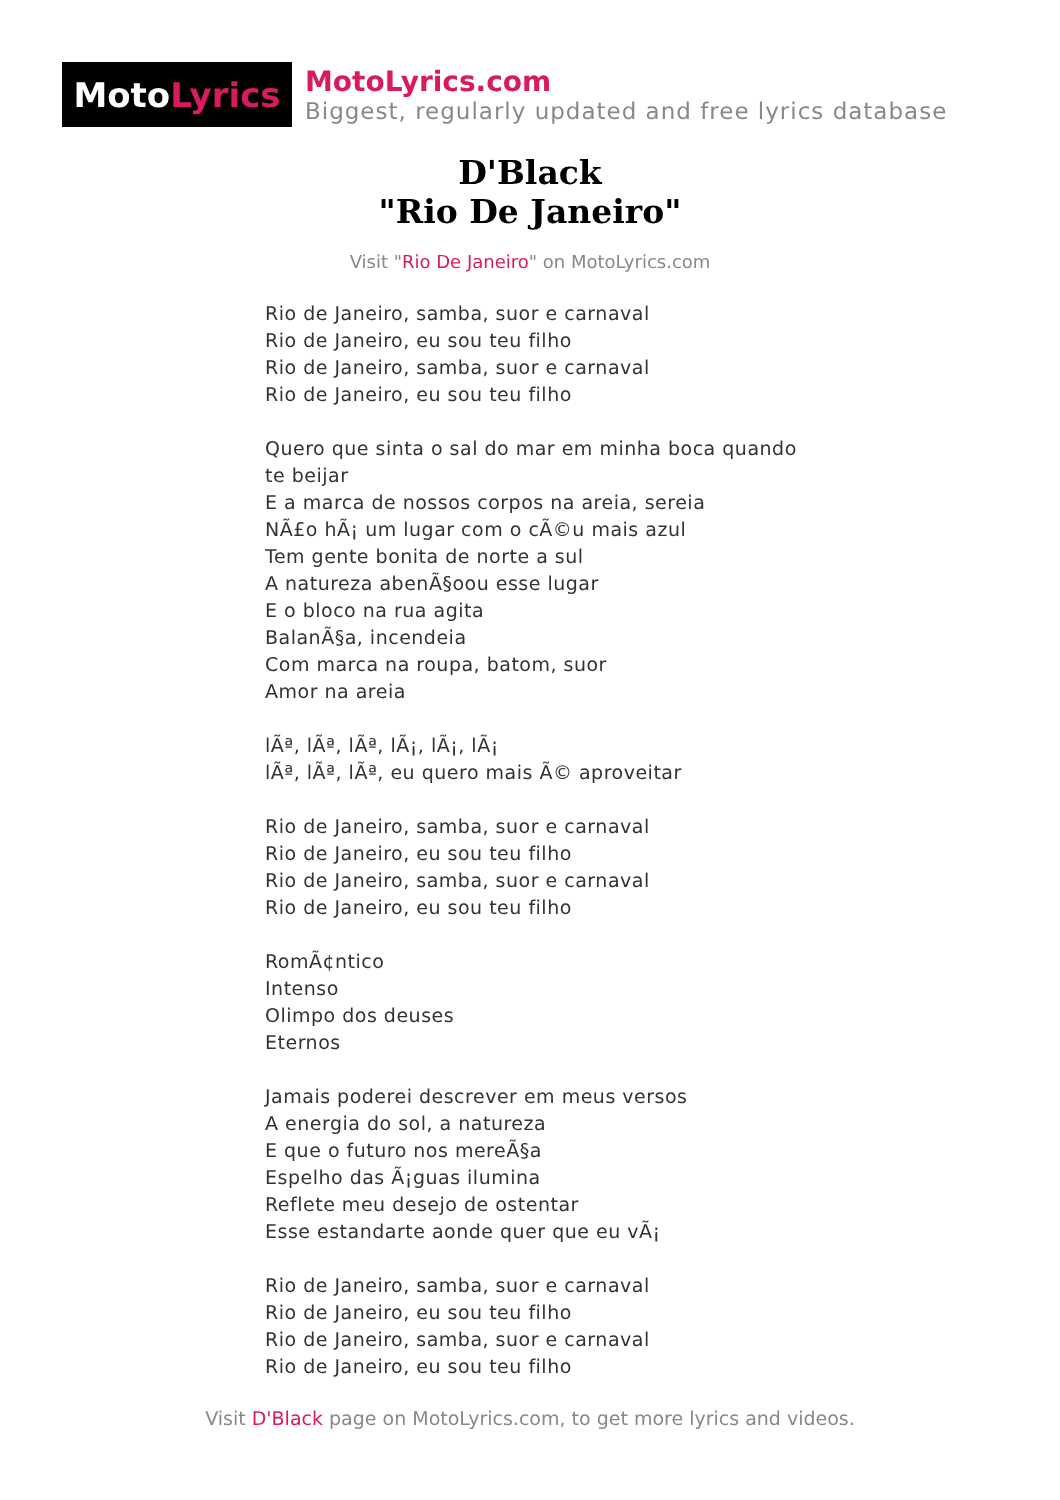Moto Lyrics
MotoLyrics.com
Biggest, regularly updated and free lyrics database
D'Black
"Rio De Janeiro"
Visit "Rio De Janeiro" on MotoLyrics.com
Rio de Janeiro, samba, suor e carnaval
Rio de Janeiro, eu sou teu filho
Rio de Janeiro, samba, suor e carnaval
Rio de Janeiro, eu sou teu filho
Quero que sinta o sal do mar em minha boca quando te beijar
E a marca de nossos corpos na areia, sereia
NÃ£o hÃ¡ um lugar com o cÃ©u mais azul
Tem gente bonita de norte a sul
A natureza abenÃ§oou esse lugar
E o bloco na rua agita
BalanÃ§a, incendeia
Com marca na roupa, batom, suor
Amor na areia
lÃª, lÃª, lÃª, lÃ¡, lÃ¡, lÃ¡
lÃª, lÃª, lÃª, eu quero mais Ã© aproveitar
Rio de Janeiro, samba, suor e carnaval
Rio de Janeiro, eu sou teu filho
Rio de Janeiro, samba, suor e carnaval
Rio de Janeiro, eu sou teu filho
RomÃ¢ntico
Intenso
Olimpo dos deuses
Eternos
Jamais poderei descrever em meus versos
A energia do sol, a natureza
E que o futuro nos mereÃ§a
Espelho das Ã¡guas ilumina
Reflete meu desejo de ostentar
Esse estandarte aonde quer que eu vÃ¡
Rio de Janeiro, samba, suor e carnaval
Rio de Janeiro, eu sou teu filho
Rio de Janeiro, samba, suor e carnaval
Rio de Janeiro, eu sou teu filho
Visit D'Black page on MotoLyrics.com, to get more lyrics and videos.